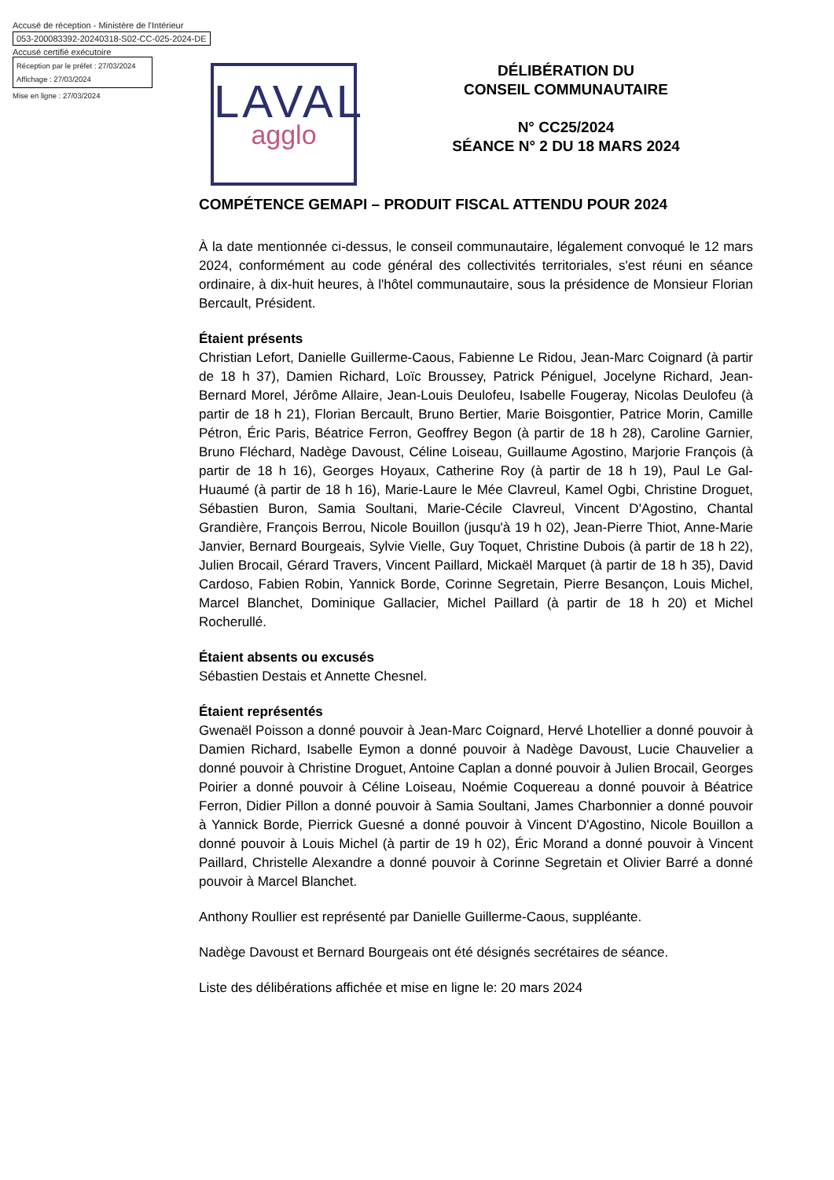Accusé de réception - Ministère de l'Intérieur
053-200083392-20240318-S02-CC-025-2024-DE
Accusé certifié exécutoire
Réception par le préfet : 27/03/2024
Affichage : 27/03/2024
Mise en ligne : 27/03/2024
LAVAL
agglo
DÉLIBÉRATION DU
CONSEIL COMMUNAUTAIRE
N° CC25/2024
SÉANCE N° 2 DU 18 MARS 2024
COMPÉTENCE GEMAPI – PRODUIT FISCAL ATTENDU POUR 2024
À la date mentionnée ci-dessus, le conseil communautaire, légalement convoqué le 12 mars 2024, conformément au code général des collectivités territoriales, s'est réuni en séance ordinaire, à dix-huit heures, à l'hôtel communautaire, sous la présidence de Monsieur Florian Bercault, Président.
Étaient présents
Christian Lefort, Danielle Guillerme-Caous, Fabienne Le Ridou, Jean-Marc Coignard (à partir de 18 h 37), Damien Richard, Loïc Broussey, Patrick Péniguel, Jocelyne Richard, Jean-Bernard Morel, Jérôme Allaire, Jean-Louis Deulofeu, Isabelle Fougeray, Nicolas Deulofeu (à partir de 18 h 21), Florian Bercault, Bruno Bertier, Marie Boisgontier, Patrice Morin, Camille Pétron, Éric Paris, Béatrice Ferron, Geoffrey Begon (à partir de 18 h 28), Caroline Garnier, Bruno Fléchard, Nadège Davoust, Céline Loiseau, Guillaume Agostino, Marjorie François (à partir de 18 h 16), Georges Hoyaux, Catherine Roy (à partir de 18 h 19), Paul Le Gal-Huaumé (à partir de 18 h 16), Marie-Laure le Mée Clavreul, Kamel Ogbi, Christine Droguet, Sébastien Buron, Samia Soultani, Marie-Cécile Clavreul, Vincent D'Agostino, Chantal Grandière, François Berrou, Nicole Bouillon (jusqu'à 19 h 02), Jean-Pierre Thiot, Anne-Marie Janvier, Bernard Bourgeais, Sylvie Vielle, Guy Toquet, Christine Dubois (à partir de 18 h 22), Julien Brocail, Gérard Travers, Vincent Paillard, Mickaël Marquet (à partir de 18 h 35), David Cardoso, Fabien Robin, Yannick Borde, Corinne Segretain, Pierre Besançon, Louis Michel, Marcel Blanchet, Dominique Gallacier, Michel Paillard (à partir de 18 h 20) et Michel Rocherullé.
Étaient absents ou excusés
Sébastien Destais et Annette Chesnel.
Étaient représentés
Gwenaël Poisson a donné pouvoir à Jean-Marc Coignard, Hervé Lhotellier a donné pouvoir à Damien Richard, Isabelle Eymon a donné pouvoir à Nadège Davoust, Lucie Chauvelier a donné pouvoir à Christine Droguet, Antoine Caplan a donné pouvoir à Julien Brocail, Georges Poirier a donné pouvoir à Céline Loiseau, Noémie Coquereau a donné pouvoir à Béatrice Ferron, Didier Pillon a donné pouvoir à Samia Soultani, James Charbonnier a donné pouvoir à Yannick Borde, Pierrick Guesné a donné pouvoir à Vincent D'Agostino, Nicole Bouillon a donné pouvoir à Louis Michel (à partir de 19 h 02), Éric Morand a donné pouvoir à Vincent Paillard, Christelle Alexandre a donné pouvoir à Corinne Segretain et Olivier Barré a donné pouvoir à Marcel Blanchet.
Anthony Roullier est représenté par Danielle Guillerme-Caous, suppléante.
Nadège Davoust et Bernard Bourgeais ont été désignés secrétaires de séance.
Liste des délibérations affichée et mise en ligne le: 20 mars 2024